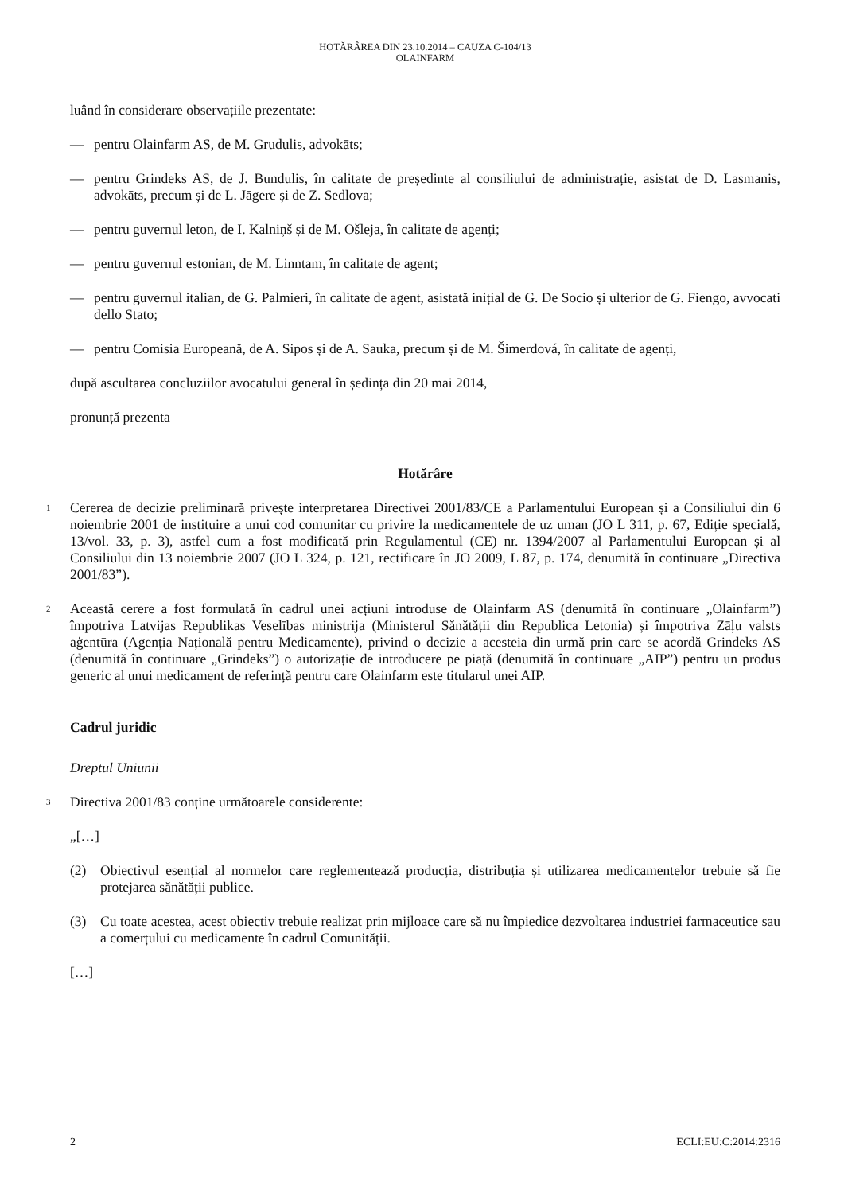HOTĂRÂREA DIN 23.10.2014 – CAUZA C-104/13
OLAINFARM
luând în considerare observațiile prezentate:
— pentru Olainfarm AS, de M. Grudulis, advokāts;
— pentru Grindeks AS, de J. Bundulis, în calitate de președinte al consiliului de administrație, asistat de D. Lasmanis, advokāts, precum și de L. Jāgere și de Z. Sedlova;
— pentru guvernul leton, de I. Kalniņš și de M. Ošleja, în calitate de agenți;
— pentru guvernul estonian, de M. Linntam, în calitate de agent;
— pentru guvernul italian, de G. Palmieri, în calitate de agent, asistată inițial de G. De Socio și ulterior de G. Fiengo, avvocati dello Stato;
— pentru Comisia Europeană, de A. Sipos și de A. Sauka, precum și de M. Šimerdová, în calitate de agenți,
după ascultarea concluziilor avocatului general în ședința din 20 mai 2014,
pronunță prezenta
Hotărâre
1
Cererea de decizie preliminară privește interpretarea Directivei 2001/83/CE a Parlamentului European și a Consiliului din 6 noiembrie 2001 de instituire a unui cod comunitar cu privire la medicamentele de uz uman (JO L 311, p. 67, Ediție specială, 13/vol. 33, p. 3), astfel cum a fost modificată prin Regulamentul (CE) nr. 1394/2007 al Parlamentului European și al Consiliului din 13 noiembrie 2007 (JO L 324, p. 121, rectificare în JO 2009, L 87, p. 174, denumită în continuare „Directiva 2001/83”).
2
Această cerere a fost formulată în cadrul unei acțiuni introduse de Olainfarm AS (denumită în continuare „Olainfarm”) împotriva Latvijas Republikas Veselības ministrija (Ministerul Sănătății din Republica Letonia) și împotriva Zāļu valsts aģentūra (Agenția Națională pentru Medicamente), privind o decizie a acesteia din urmă prin care se acordă Grindeks AS (denumită în continuare „Grindeks”) o autorizație de introducere pe piață (denumită în continuare „AIP”) pentru un produs generic al unui medicament de referință pentru care Olainfarm este titularul unei AIP.
Cadrul juridic
Dreptul Uniunii
3
Directiva 2001/83 conține următoarele considerente:
„[…]
(2) Obiectivul esențial al normelor care reglementează producția, distribuția și utilizarea medicamentelor trebuie să fie protejarea sănătății publice.
(3) Cu toate acestea, acest obiectiv trebuie realizat prin mijloace care să nu împiedice dezvoltarea industriei farmaceutice sau a comerțului cu medicamente în cadrul Comunității.
[…]
2 ECLI:EU:C:2014:2316